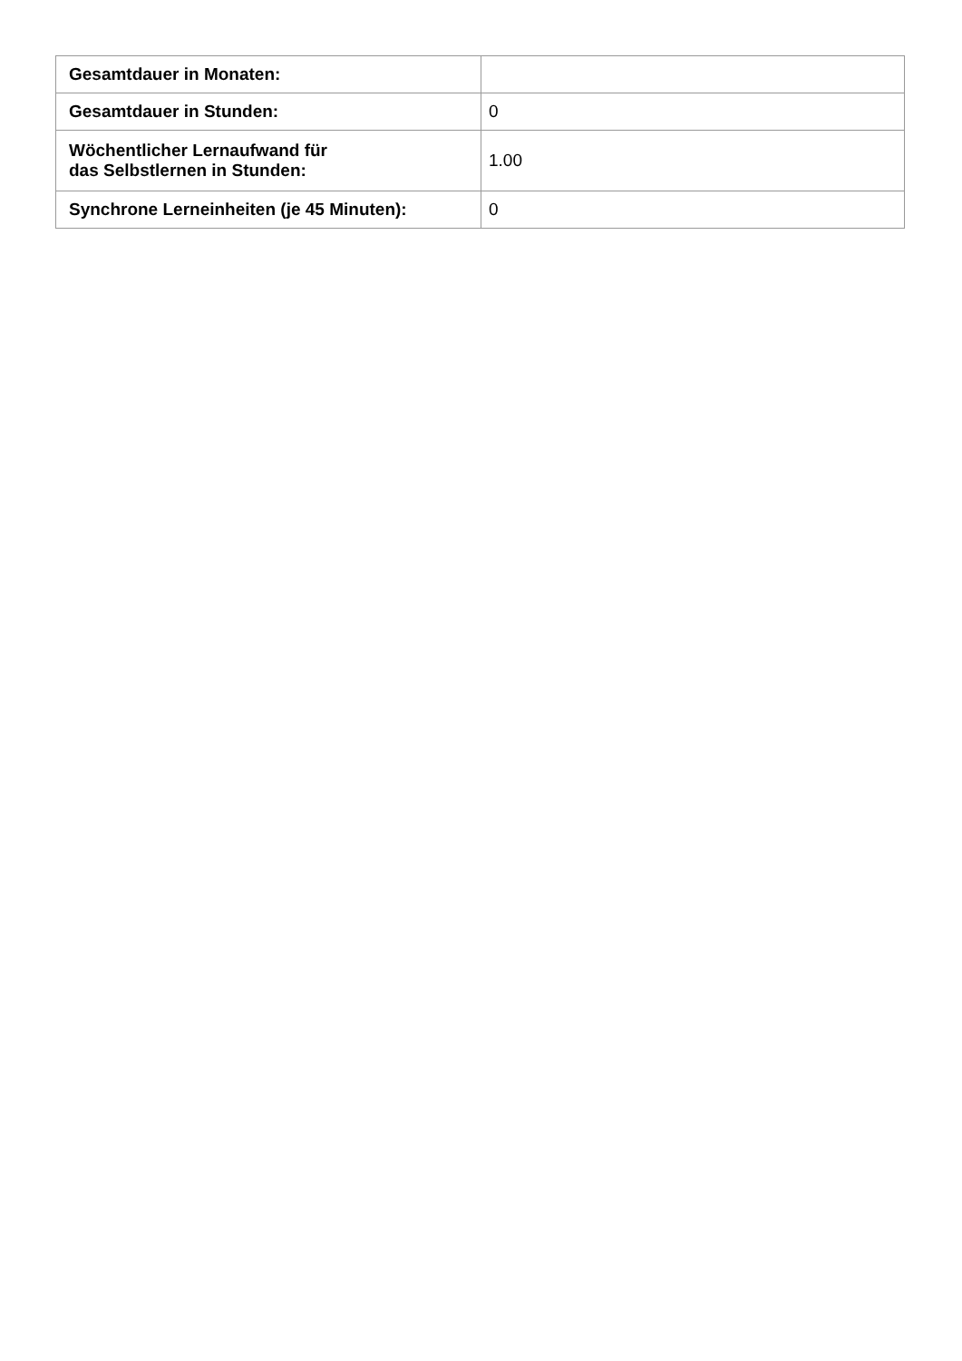| Gesamtdauer in Monaten: | |
| Gesamtdauer in Stunden: | 0 |
| Wöchentlicher Lernaufwand für das Selbstlernen in Stunden: | 1.00 |
| Synchrone Lerneinheiten (je 45 Minuten): | 0 |